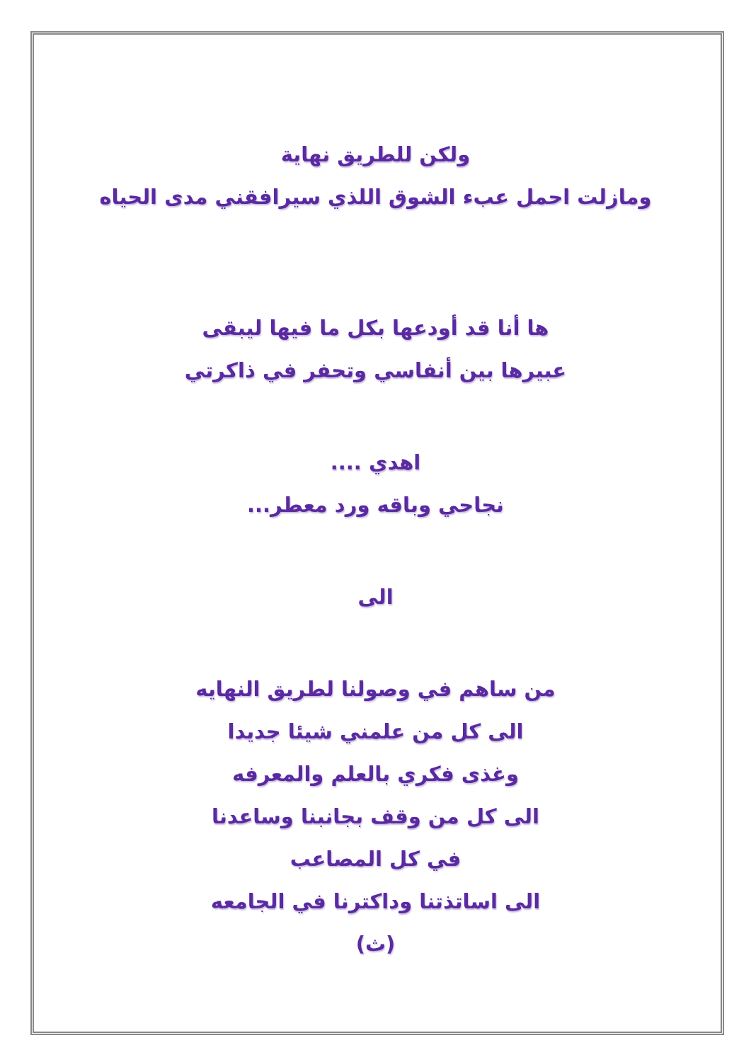ولكن للطريق نهاية
ومازلت احمل عبء الشوق اللذي سيرافقني مدى الحياه
ها أنا قد أودعها بكل ما فيها ليبقى
عبيرها بين أنفاسي وتحفر في ذاكرتي
اهدي ....
نجاحي وباقه ورد معطر...
الى
من ساهم في وصولنا لطريق النهايه
الى كل من علمني شيئا جديدا
وغذى فكري بالعلم والمعرفه
الى كل من وقف بجانبنا وساعدنا
في كل المصاعب
الى اساتذتنا وداكترنا في الجامعه
(ث)